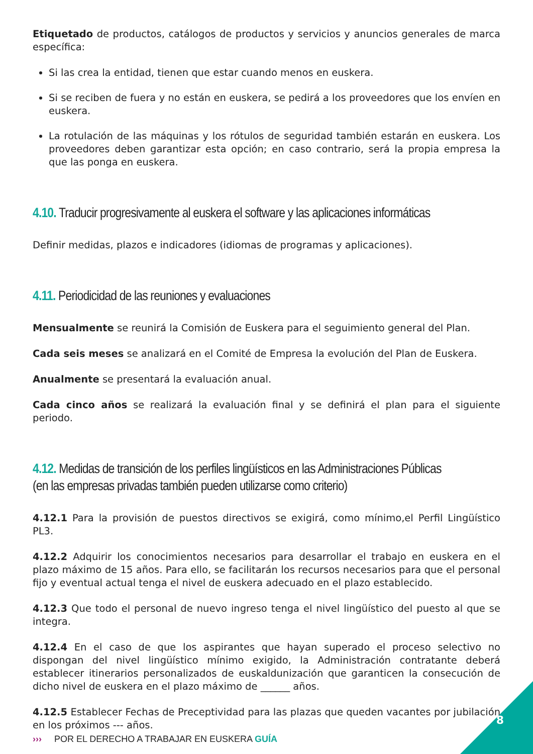Etiquetado de productos, catálogos de productos y servicios y anuncios generales de marca específica:
Si las crea la entidad, tienen que estar cuando menos en euskera.
Si se reciben de fuera y no están en euskera, se pedirá a los proveedores que los envíen en euskera.
La rotulación de las máquinas y los rótulos de seguridad también estarán en euskera. Los proveedores deben garantizar esta opción; en caso contrario, será la propia empresa la que las ponga en euskera.
4.10. Traducir progresivamente al euskera el software y las aplicaciones informáticas
Definir medidas, plazos e indicadores (idiomas de programas y aplicaciones).
4.11. Periodicidad de las reuniones y evaluaciones
Mensualmente se reunirá la Comisión de Euskera para el seguimiento general del Plan.
Cada seis meses se analizará en el Comité de Empresa la evolución del Plan de Euskera.
Anualmente se presentará la evaluación anual.
Cada cinco años se realizará la evaluación final y se definirá el plan para el siguiente periodo.
4.12. Medidas de transición de los perfiles lingüísticos en las Administraciones Públicas
(en las empresas privadas también pueden utilizarse como criterio)
4.12.1 Para la provisión de puestos directivos se exigirá, como mínimo,el Perfil Lingüístico PL3.
4.12.2 Adquirir los conocimientos necesarios para desarrollar el trabajo en euskera en el plazo máximo de 15 años. Para ello, se facilitarán los recursos necesarios para que el personal fijo y eventual actual tenga el nivel de euskera adecuado en el plazo establecido.
4.12.3 Que todo el personal de nuevo ingreso tenga el nivel lingüístico del puesto al que se integra.
4.12.4 En el caso de que los aspirantes que hayan superado el proceso selectivo no dispongan del nivel lingüístico mínimo exigido, la Administración contratante deberá establecer itinerarios personalizados de euskaldunización que garanticen la consecución de dicho nivel de euskera en el plazo máximo de ______ años.
4.12.5 Establecer Fechas de Preceptividad para las plazas que queden vacantes por jubilación en los próximos --- años.
››› POR EL DERECHO A TRABAJAR EN EUSKERA GUÍA
8